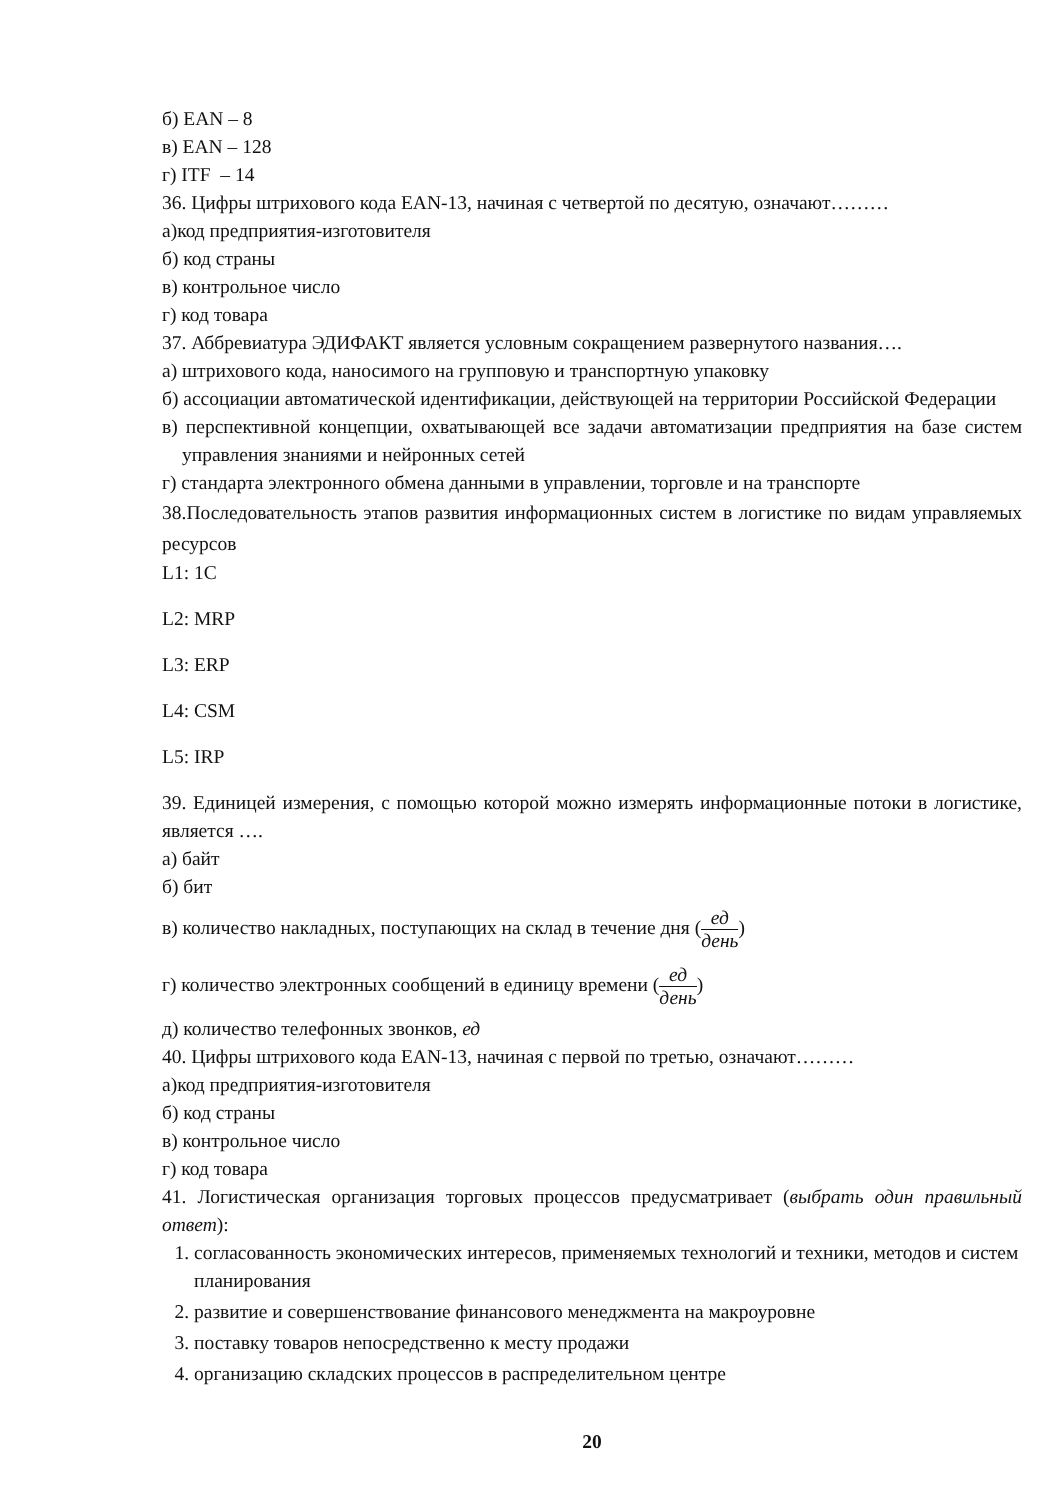б) EAN – 8
в) EAN – 128
г) ITF – 14
36. Цифры штрихового кода EAN-13, начиная с четвертой по десятую, означают………
а)код предприятия-изготовителя
б) код страны
в) контрольное число
г) код товара
37. Аббревиатура ЭДИФАКТ является условным сокращением развернутого названия….
а) штрихового кода, наносимого на групповую и транспортную упаковку
б) ассоциации автоматической идентификации, действующей на территории Российской Федерации
в) перспективной концепции, охватывающей все задачи автоматизации предприятия на базе систем управления знаниями и нейронных сетей
г) стандарта электронного обмена данными в управлении, торговле и на транспорте
38.Последовательность этапов развития информационных систем в логистике по видам управляемых ресурсов
L1: 1C
L2: MRP
L3: ERP
L4: CSM
L5: IRP
39. Единицей измерения, с помощью которой можно измерять информационные потоки в логистике, является ….
а) байт
б) бит
в) количество накладных, поступающих на склад в течение дня (ед день)
г) количество электронных сообщений в единицу времени (ед день)
д) количество телефонных звонков, ед
40. Цифры штрихового кода EAN-13, начиная с первой по третью, означают………
а)код предприятия-изготовителя
б) код страны
в) контрольное число
г) код товара
41. Логистическая организация торговых процессов предусматривает (выбрать один правильный ответ):
1. согласованность экономических интересов, применяемых технологий и техники, методов и систем планирования
2. развитие и совершенствование финансового менеджмента на макроуровне
3. поставку товаров непосредственно к месту продажи
4. организацию складских процессов в распределительном центре
20